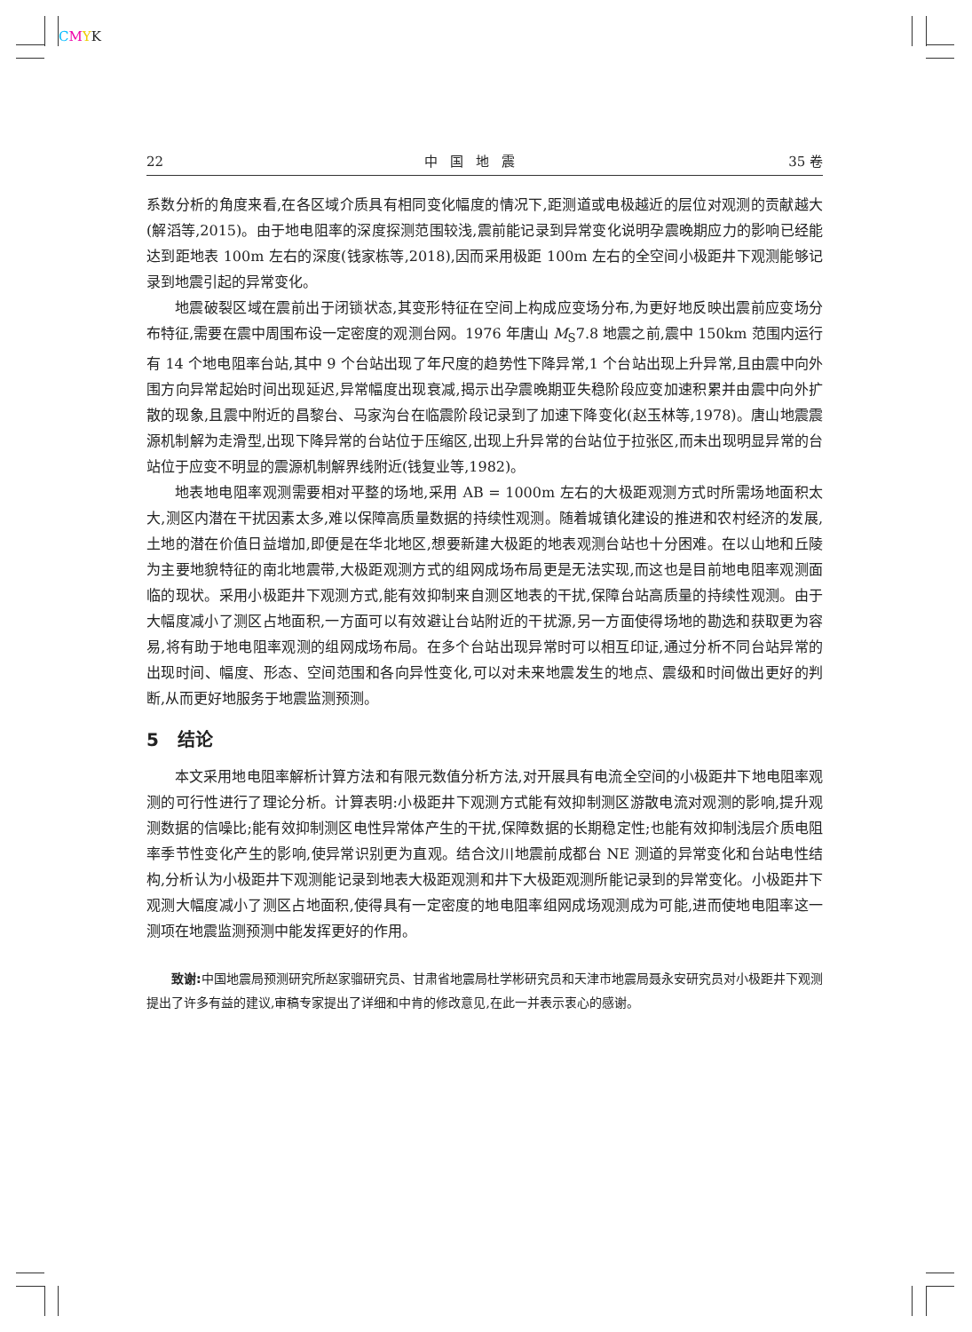CMYK
22 中国地震 35 卷
系数分析的角度来看,在各区域介质具有相同变化幅度的情况下,距测道或电极越近的层位对观测的贡献越大(解滔等,2015)。由于地电阻率的深度探测范围较浅,震前能记录到异常变化说明孕震晚期应力的影响已经能达到距地表 100m 左右的深度(钱家栋等,2018),因而采用极距 100m 左右的全空间小极距井下观测能够记录到地震引起的异常变化。
地震破裂区域在震前出于闭锁状态,其变形特征在空间上构成应变场分布,为更好地反映出震前应变场分布特征,需要在震中周围布设一定密度的观测台网。1976 年唐山 M<sub>S</sub>7.8 地震之前,震中 150km 范围内运行有 14 个地电阻率台站,其中 9 个台站出现了年尺度的趋势性下降异常,1 个台站出现上升异常,且由震中向外围方向异常起始时间出现延迟,异常幅度出现衰减,揭示出孕震晚期亚失稳阶段应变加速积累并由震中向外扩散的现象,且震中附近的昌黎台、马家沟台在临震阶段记录到了加速下降变化(赵玉林等,1978)。唐山地震震源机制解为走滑型,出现下降异常的台站位于压缩区,出现上升异常的台站位于拉张区,而未出现明显异常的台站位于应变不明显的震源机制解界线附近(钱复业等,1982)。
地表地电阻率观测需要相对平整的场地,采用 AB = 1000m 左右的大极距观测方式时所需场地面积太大,测区内潜在干扰因素太多,难以保障高质量数据的持续性观测。随着城镇化建设的推进和农村经济的发展,土地的潜在价值日益增加,即便是在华北地区,想要新建大极距的地表观测台站也十分困难。在以山地和丘陵为主要地貌特征的南北地震带,大极距观测方式的组网成场布局更是无法实现,而这也是目前地电阻率观测面临的现状。采用小极距井下观测方式,能有效抑制来自测区地表的干扰,保障台站高质量的持续性观测。由于大幅度减小了测区占地面积,一方面可以有效避让台站附近的干扰源,另一方面使得场地的勘选和获取更为容易,将有助于地电阻率观测的组网成场布局。在多个台站出现异常时可以相互印证,通过分析不同台站异常的出现时间、幅度、形态、空间范围和各向异性变化,可以对未来地震发生的地点、震级和时间做出更好的判断,从而更好地服务于地震监测预测。
5 结论
本文采用地电阻率解析计算方法和有限元数值分析方法,对开展具有电流全空间的小极距井下地电阻率观测的可行性进行了理论分析。计算表明:小极距井下观测方式能有效抑制测区游散电流对观测的影响,提升观测数据的信噪比;能有效抑制测区电性异常体产生的干扰,保障数据的长期稳定性;也能有效抑制浅层介质电阻率季节性变化产生的影响,使异常识别更为直观。结合汶川地震前成都台 NE 测道的异常变化和台站电性结构,分析认为小极距井下观测能记录到地表大极距观测和井下大极距观测所能记录到的异常变化。小极距井下观测大幅度减小了测区占地面积,使得具有一定密度的地电阻率组网成场观测成为可能,进而使地电阻率这一测项在地震监测预测中能发挥更好的作用。
致谢: 中国地震局预测研究所赵家骝研究员、甘肃省地震局杜学彬研究员和天津市地震局聂永安研究员对小极距井下观测提出了许多有益的建议,审稿专家提出了详细和中肯的修改意见,在此一并表示衷心的感谢。